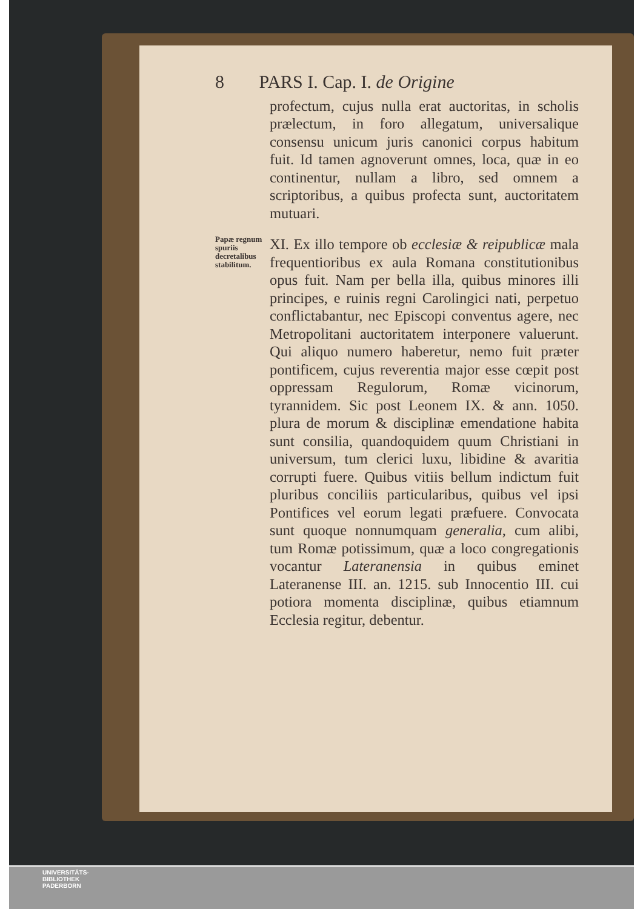8 PARS I. Cap. I. de Origine
profectum, cujus nulla erat auctoritas, in scholis prælectum, in foro allegatum, universalique consensu unicum juris canonici corpus habitum fuit. Id tamen agnoverunt omnes, loca, quæ in eo continentur, nullam a libro, sed omnem a scriptoribus, a quibus profecta sunt, auctoritatem mutuari.
Papæ regnum spuriis decretalibus stabilitum.
XI. Ex illo tempore ob ecclesiæ & reipublicæ mala frequentioribus ex aula Romana constitutionibus opus fuit. Nam per bella illa, quibus minores illi principes, e ruinis regni Carolingici nati, perpetuo conflictabantur, nec Episcopi conventus agere, nec Metropolitani auctoritatem interponere valuerunt. Qui aliquo numero haberetur, nemo fuit præter pontificem, cujus reverentia major esse cœpit post oppressam Regulorum, Romæ vicinorum, tyrannidem. Sic post Leonem IX. & ann. 1050. plura de morum & disciplinæ emendatione habita sunt consilia, quandoquidem quum Christiani in universum, tum clerici luxu, libidine & avaritia corrupti fuere. Quibus vitiis bellum indictum fuit pluribus conciliis particularibus, quibus vel ipsi Pontifices vel eorum legati præfuere. Convocata sunt quoque nonnumquam generalia, cum alibi, tum Romæ potissimum, quæ a loco congregationis vocantur Lateranensia in quibus eminet Lateranense III. an. 1215. sub Innocentio III. cui potiora momenta disciplinæ, quibus etiamnum Ecclesia regitur, debentur.
UNIVERSITÄTS-
BIBLIOTHEK
PADERBORN